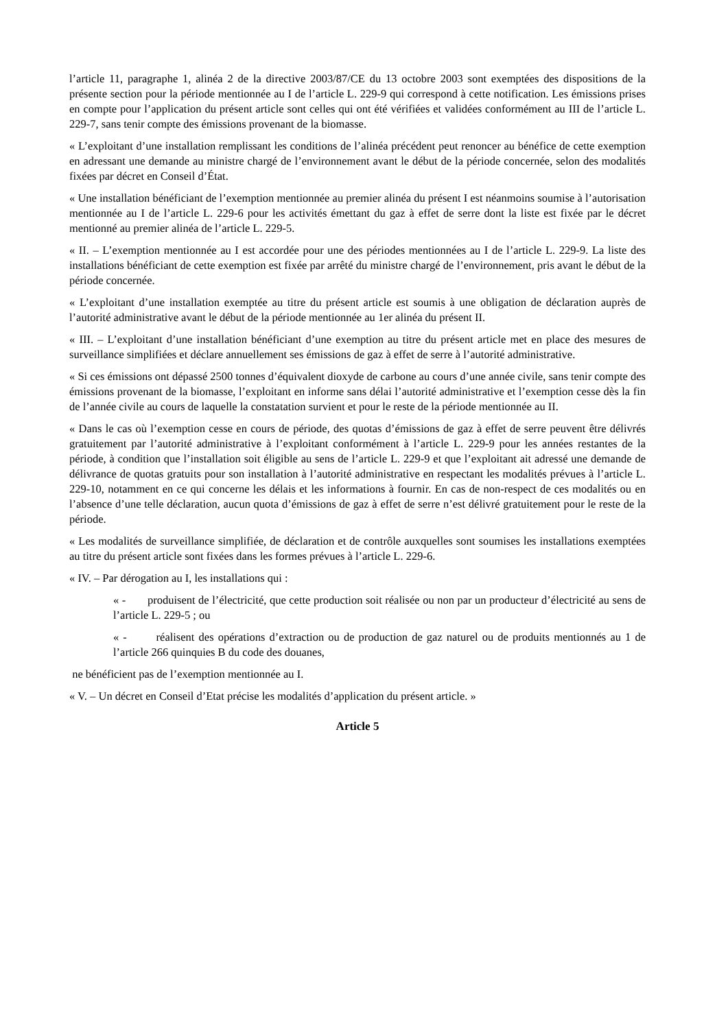l’article 11, paragraphe 1, alinéa 2 de la directive 2003/87/CE du 13 octobre 2003 sont exemptées des dispositions de la présente section pour la période mentionnée au I de l’article L. 229-9 qui correspond à cette notification. Les émissions prises en compte pour l’application du présent article sont celles qui ont été vérifiées et validées conformément au III de l’article L. 229-7, sans tenir compte des émissions provenant de la biomasse.
« L’exploitant d’une installation remplissant les conditions de l’alinéa précédent peut renoncer au bénéfice de cette exemption en adressant une demande au ministre chargé de l’environnement avant le début de la période concernée, selon des modalités fixées par décret en Conseil d’État.
« Une installation bénéficiant de l’exemption mentionnée au premier alinéa du présent I est néanmoins soumise à l’autorisation mentionnée au I de l’article L. 229-6 pour les activités émettant du gaz à effet de serre dont la liste est fixée par le décret mentionné au premier alinéa de l’article L. 229-5.
« II. – L’exemption mentionnée au I est accordée pour une des périodes mentionnées au I de l’article L. 229-9. La liste des installations bénéficiant de cette exemption est fixée par arrêté du ministre chargé de l’environnement, pris avant le début de la période concernée.
« L’exploitant d’une installation exemptée au titre du présent article est soumis à une obligation de déclaration auprès de l’autorité administrative avant le début de la période mentionnée au 1er alinéa du présent II.
« III. – L’exploitant d’une installation bénéficiant d’une exemption au titre du présent article met en place des mesures de surveillance simplifiées et déclare annuellement ses émissions de gaz à effet de serre à l’autorité administrative.
« Si ces émissions ont dépassé 2500 tonnes d’équivalent dioxyde de carbone au cours d’une année civile, sans tenir compte des émissions provenant de la biomasse, l’exploitant en informe sans délai l’autorité administrative et l’exemption cesse dès la fin de l’année civile au cours de laquelle la constatation survient et pour le reste de la période mentionnée au II.
« Dans le cas où l’exemption cesse en cours de période, des quotas d’émissions de gaz à effet de serre peuvent être délivrés gratuitement par l’autorité administrative à l’exploitant conformément à l’article L. 229-9 pour les années restantes de la période, à condition que l’installation soit éligible au sens de l’article L. 229-9 et que l’exploitant ait adressé une demande de délivrance de quotas gratuits pour son installation à l’autorité administrative en respectant les modalités prévues à l’article L. 229-10, notamment en ce qui concerne les délais et les informations à fournir. En cas de non-respect de ces modalités ou en l’absence d’une telle déclaration, aucun quota d’émissions de gaz à effet de serre n’est délivré gratuitement pour le reste de la période.
« Les modalités de surveillance simplifiée, de déclaration et de contrôle auxquelles sont soumises les installations exemptées au titre du présent article sont fixées dans les formes prévues à l’article L. 229-6.
« IV. – Par dérogation au I, les installations qui :
« - produisent de l’électricité, que cette production soit réalisée ou non par un producteur d’électricité au sens de l’article L. 229-5 ; ou
« - réalisent des opérations d’extraction ou de production de gaz naturel ou de produits mentionnés au 1 de l’article 266 quinquies B du code des douanes,
ne bénéficient pas de l’exemption mentionnée au I.
« V. – Un décret en Conseil d’Etat précise les modalités d’application du présent article. »
Article 5